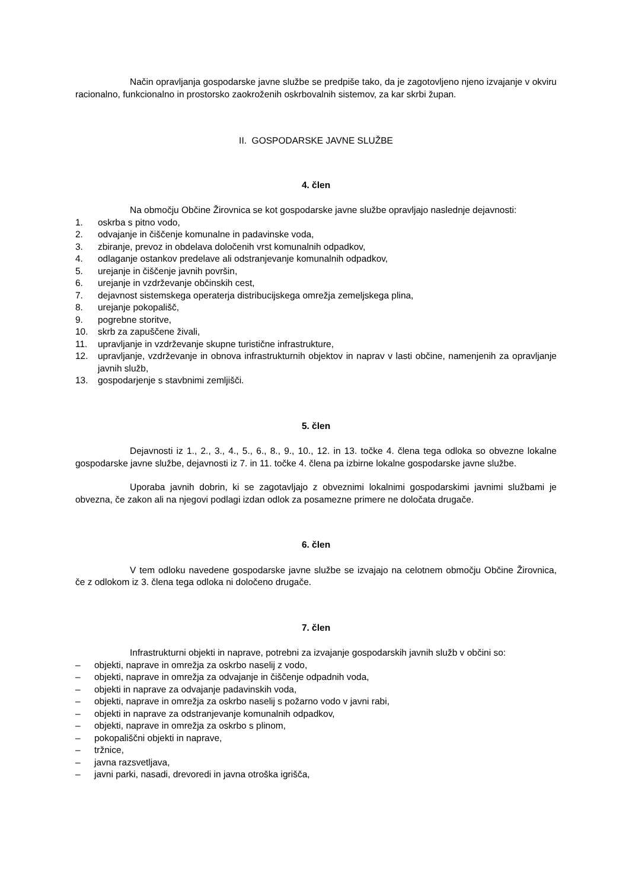Način opravljanja gospodarske javne službe se predpiše tako, da je zagotovljeno njeno izvajanje v okviru racionalno, funkcionalno in prostorsko zaokroženih oskrbovalnih sistemov, za kar skrbi župan.
II. GOSPODARSKE JAVNE SLUŽBE
4. člen
Na območju Občine Žirovnica se kot gospodarske javne službe opravljajo naslednje dejavnosti:
1. oskrba s pitno vodo,
2. odvajanje in čiščenje komunalne in padavinske voda,
3. zbiranje, prevoz in obdelava določenih vrst komunalnih odpadkov,
4. odlaganje ostankov predelave ali odstranjevanje komunalnih odpadkov,
5. urejanje in čiščenje javnih površin,
6. urejanje in vzdrževanje občinskih cest,
7. dejavnost sistemskega operaterja distribucijskega omrežja zemeljskega plina,
8. urejanje pokopališč,
9. pogrebne storitve,
10. skrb za zapuščene živali,
11. upravljanje in vzdrževanje skupne turistične infrastrukture,
12. upravljanje, vzdrževanje in obnova infrastrukturnih objektov in naprav v lasti občine, namenjenih za opravljanje javnih služb,
13. gospodarjenje s stavbnimi zemljišči.
5. člen
Dejavnosti iz 1., 2., 3., 4., 5., 6., 8., 9., 10., 12. in 13. točke 4. člena tega odloka so obvezne lokalne gospodarske javne službe, dejavnosti iz 7. in 11. točke 4. člena pa izbirne lokalne gospodarske javne službe.
Uporaba javnih dobrin, ki se zagotavljajo z obveznimi lokalnimi gospodarskimi javnimi službami je obvezna, če zakon ali na njegovi podlagi izdan odlok za posamezne primere ne določata drugače.
6. člen
V tem odloku navedene gospodarske javne službe se izvajajo na celotnem območju Občine Žirovnica, če z odlokom iz 3. člena tega odloka ni določeno drugače.
7. člen
Infrastrukturni objekti in naprave, potrebni za izvajanje gospodarskih javnih služb v občini so:
– objekti, naprave in omrežja za oskrbo naselij z vodo,
– objekti, naprave in omrežja za odvajanje in čiščenje odpadnih voda,
– objekti in naprave za odvajanje padavinskih voda,
– objekti, naprave in omrežja za oskrbo naselij s požarno vodo v javni rabi,
– objekti in naprave za odstranjevanje komunalnih odpadkov,
– objekti, naprave in omrežja za oskrbo s plinom,
– pokopališčni objekti in naprave,
– tržnice,
– javna razsvetljava,
– javni parki, nasadi, drevoredi in javna otroška igrišča,